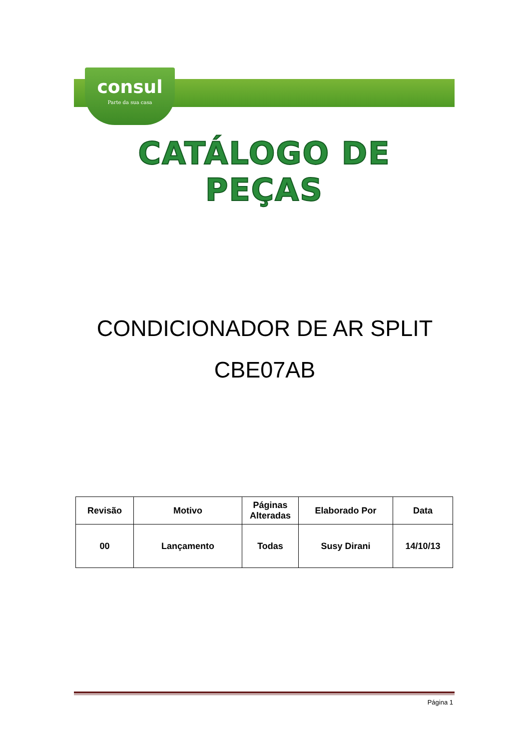consul
Parte da sua casa
CATÁLOGO DE PEÇAS
CONDICIONADOR DE AR SPLIT
CBE07AB
| Revisão | Motivo | Páginas Alteradas | Elaborado Por | Data |
| --- | --- | --- | --- | --- |
| 00 | Lançamento | Todas | Susy Dirani | 14/10/13 |
Página 1